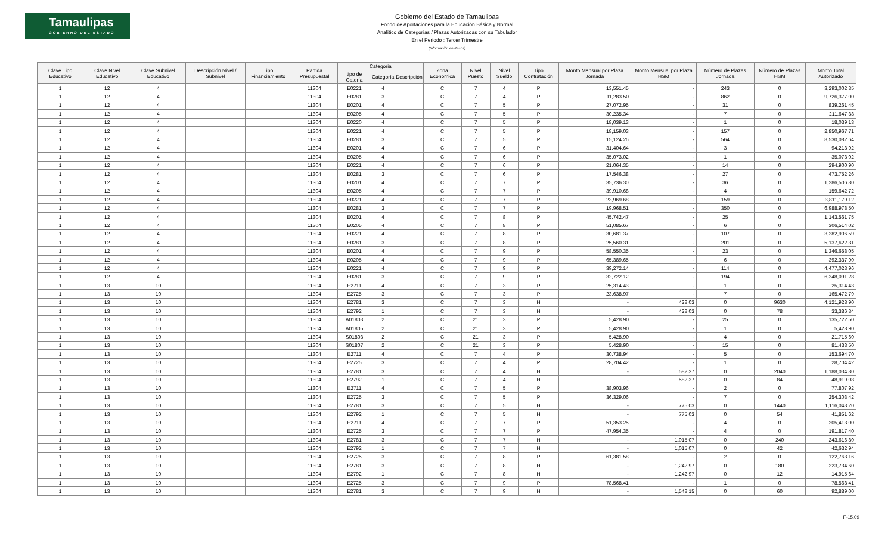Tamaulipas
GOBIERNO DEL ESTADO
Gobierno del Estado de Tamaulipas
Fondo de Aportaciones para la Educación Básica y Normal
Analítico de Categorías / Plazas Autorizadas con su Tabulador
En el Periodo : Tercer Trimestre
(Información en Pesos)
| Clave Tipo Educativo | Clave Nivel Educativo | Clave Subnivel Educativo | Descripción Nivel / Subnivel | Tipo Financiamiento | Partida Presupuestal | Categoria | | | Zona Económica | Nivel Puesto | Nivel Sueldo | Tipo Contratación | Monto Mensual por Plaza Jornada | Monto Mensual por Plaza HSM | Número de Plazas Jornada | Número de Plazas HSM | Monto Total Autorizado |
| --- | --- | --- | --- | --- | --- | --- | --- | --- | --- | --- | --- | --- | --- | --- | --- | --- | --- |
| | | | | | | tipo de Catería | Categoría | Descripción | | | | | | | | | |
| 1 | 12 | 4 | | | 11304 | E0221 | 4 | | C | 7 | 4 | P | 13,551.45 | - | 243 | 0 | 3,293,002.35 |
| 1 | 12 | 4 | | | 11304 | E0281 | 3 | | C | 7 | 4 | P | 11,283.50 | - | 862 | 0 | 9,726,377.00 |
| 1 | 12 | 4 | | | 11304 | E0201 | 4 | | C | 7 | 5 | P | 27,072.95 | - | 31 | 0 | 839,261.45 |
| 1 | 12 | 4 | | | 11304 | E0205 | 4 | | C | 7 | 5 | P | 30,235.34 | - | 7 | 0 | 211,647.38 |
| 1 | 12 | 4 | | | 11304 | E0220 | 4 | | C | 7 | 5 | P | 18,039.13 | - | 1 | 0 | 18,039.13 |
| 1 | 12 | 4 | | | 11304 | E0221 | 4 | | C | 7 | 5 | P | 18,159.03 | - | 157 | 0 | 2,850,967.71 |
| 1 | 12 | 4 | | | 11304 | E0281 | 3 | | C | 7 | 5 | P | 15,124.26 | - | 564 | 0 | 8,530,082.64 |
| 1 | 12 | 4 | | | 11304 | E0201 | 4 | | C | 7 | 6 | P | 31,404.64 | - | 3 | 0 | 94,213.92 |
| 1 | 12 | 4 | | | 11304 | E0205 | 4 | | C | 7 | 6 | P | 35,073.02 | - | 1 | 0 | 35,073.02 |
| 1 | 12 | 4 | | | 11304 | E0221 | 4 | | C | 7 | 6 | P | 21,064.35 | - | 14 | 0 | 294,900.90 |
| 1 | 12 | 4 | | | 11304 | E0281 | 3 | | C | 7 | 6 | P | 17,546.38 | - | 27 | 0 | 473,752.26 |
| 1 | 12 | 4 | | | 11304 | E0201 | 4 | | C | 7 | 7 | P | 35,736.30 | - | 36 | 0 | 1,286,506.80 |
| 1 | 12 | 4 | | | 11304 | E0205 | 4 | | C | 7 | 7 | P | 39,910.68 | - | 4 | 0 | 159,642.72 |
| 1 | 12 | 4 | | | 11304 | E0221 | 4 | | C | 7 | 7 | P | 23,969.68 | - | 159 | 0 | 3,811,179.12 |
| 1 | 12 | 4 | | | 11304 | E0281 | 3 | | C | 7 | 7 | P | 19,968.51 | - | 350 | 0 | 6,988,978.50 |
| 1 | 12 | 4 | | | 11304 | E0201 | 4 | | C | 7 | 8 | P | 45,742.47 | - | 25 | 0 | 1,143,561.75 |
| 1 | 12 | 4 | | | 11304 | E0205 | 4 | | C | 7 | 8 | P | 51,085.67 | - | 6 | 0 | 306,514.02 |
| 1 | 12 | 4 | | | 11304 | E0221 | 4 | | C | 7 | 8 | P | 30,681.37 | - | 107 | 0 | 3,282,906.59 |
| 1 | 12 | 4 | | | 11304 | E0281 | 3 | | C | 7 | 8 | P | 25,560.31 | - | 201 | 0 | 5,137,622.31 |
| 1 | 12 | 4 | | | 11304 | E0201 | 4 | | C | 7 | 9 | P | 58,550.35 | - | 23 | 0 | 1,346,658.05 |
| 1 | 12 | 4 | | | 11304 | E0205 | 4 | | C | 7 | 9 | P | 65,389.65 | - | 6 | 0 | 392,337.90 |
| 1 | 12 | 4 | | | 11304 | E0221 | 4 | | C | 7 | 9 | P | 39,272.14 | - | 114 | 0 | 4,477,023.96 |
| 1 | 12 | 4 | | | 11304 | E0281 | 3 | | C | 7 | 9 | P | 32,722.12 | - | 194 | 0 | 6,348,091.28 |
| 1 | 13 | 10 | | | 11304 | E2711 | 4 | | C | 7 | 3 | P | 25,314.43 | - | 1 | 0 | 25,314.43 |
| 1 | 13 | 10 | | | 11304 | E2725 | 3 | | C | 7 | 3 | P | 23,638.97 | - | 7 | 0 | 165,472.79 |
| 1 | 13 | 10 | | | 11304 | E2781 | 3 | | C | 7 | 3 | H | - | 428.03 | 0 | 9630 | 4,121,928.90 |
| 1 | 13 | 10 | | | 11304 | E2792 | 1 | | C | 7 | 3 | H | - | 428.03 | 0 | 78 | 33,386.34 |
| 1 | 13 | 10 | | | 11304 | A01803 | 2 | | C | 21 | 3 | P | 5,428.90 | - | 25 | 0 | 135,722.50 |
| 1 | 13 | 10 | | | 11304 | A01805 | 2 | | C | 21 | 3 | P | 5,428.90 | - | 1 | 0 | 5,428.90 |
| 1 | 13 | 10 | | | 11304 | S01803 | 2 | | C | 21 | 3 | P | 5,428.90 | - | 4 | 0 | 21,715.60 |
| 1 | 13 | 10 | | | 11304 | S01807 | 2 | | C | 21 | 3 | P | 5,428.90 | - | 15 | 0 | 81,433.50 |
| 1 | 13 | 10 | | | 11304 | E2711 | 4 | | C | 7 | 4 | P | 30,738.94 | - | 5 | 0 | 153,694.70 |
| 1 | 13 | 10 | | | 11304 | E2725 | 3 | | C | 7 | 4 | P | 28,704.42 | - | 1 | 0 | 28,704.42 |
| 1 | 13 | 10 | | | 11304 | E2781 | 3 | | C | 7 | 4 | H | - | 582.37 | 0 | 2040 | 1,188,034.80 |
| 1 | 13 | 10 | | | 11304 | E2792 | 1 | | C | 7 | 4 | H | - | 582.37 | 0 | 84 | 48,919.08 |
| 1 | 13 | 10 | | | 11304 | E2711 | 4 | | C | 7 | 5 | P | 38,903.96 | - | 2 | 0 | 77,807.92 |
| 1 | 13 | 10 | | | 11304 | E2725 | 3 | | C | 7 | 5 | P | 36,329.06 | - | 7 | 0 | 254,303.42 |
| 1 | 13 | 10 | | | 11304 | E2781 | 3 | | C | 7 | 5 | H | - | 775.03 | 0 | 1440 | 1,116,043.20 |
| 1 | 13 | 10 | | | 11304 | E2792 | 1 | | C | 7 | 5 | H | - | 775.03 | 0 | 54 | 41,851.62 |
| 1 | 13 | 10 | | | 11304 | E2711 | 4 | | C | 7 | 7 | P | 51,353.25 | - | 4 | 0 | 205,413.00 |
| 1 | 13 | 10 | | | 11304 | E2725 | 3 | | C | 7 | 7 | P | 47,954.35 | - | 4 | 0 | 191,817.40 |
| 1 | 13 | 10 | | | 11304 | E2781 | 3 | | C | 7 | 7 | H | - | 1,015.07 | 0 | 240 | 243,616.80 |
| 1 | 13 | 10 | | | 11304 | E2792 | 1 | | C | 7 | 7 | H | - | 1,015.07 | 0 | 42 | 42,632.94 |
| 1 | 13 | 10 | | | 11304 | E2725 | 3 | | C | 7 | 8 | P | 61,381.58 | - | 2 | 0 | 122,763.16 |
| 1 | 13 | 10 | | | 11304 | E2781 | 3 | | C | 7 | 8 | H | - | 1,242.97 | 0 | 180 | 223,734.60 |
| 1 | 13 | 10 | | | 11304 | E2792 | 1 | | C | 7 | 8 | H | - | 1,242.97 | 0 | 12 | 14,915.64 |
| 1 | 13 | 10 | | | 11304 | E2725 | 3 | | C | 7 | 9 | P | 78,568.41 | - | 1 | 0 | 78,568.41 |
| 1 | 13 | 10 | | | 11304 | E2781 | 3 | | C | 7 | 9 | H | - | 1,548.15 | 0 | 60 | 92,889.00 |
F-15.09